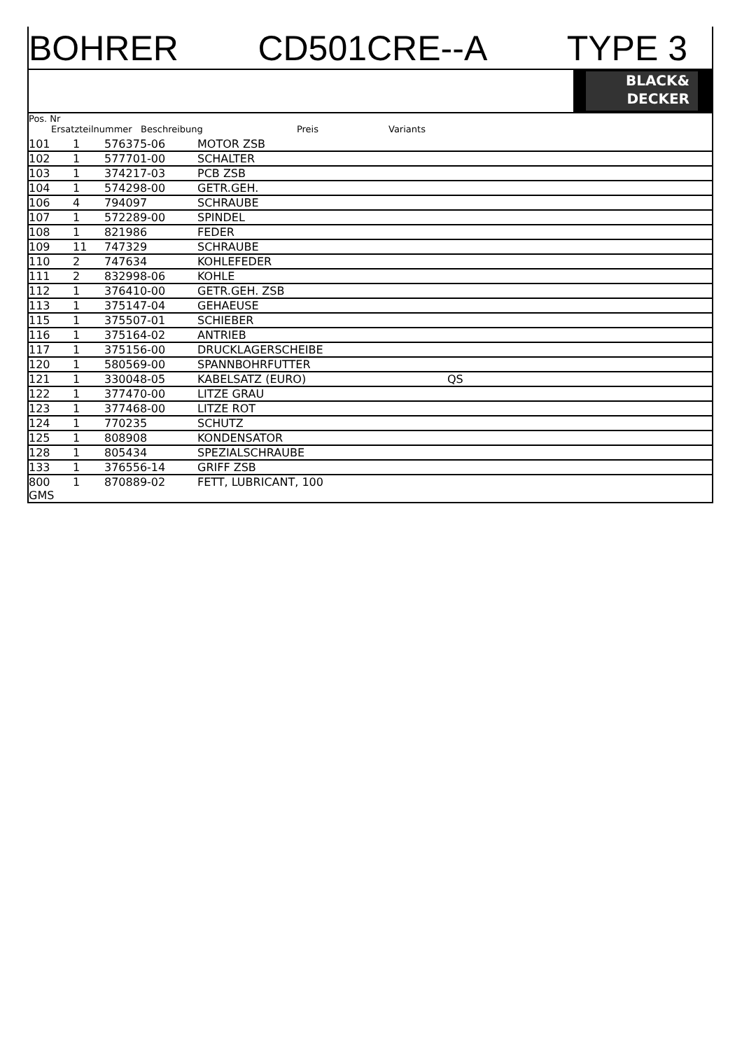BOHRER CD501CRE--A TYPE 3
BLACK&
DECKER
Pos. Nr
Ersatzteilnummer Beschreibung Preis Variants
| 101 | 1 | 576375-06 | MOTOR ZSB | |
| 102 | 1 | 577701-00 | SCHALTER | |
| 103 | 1 | 374217-03 | PCB ZSB | |
| 104 | 1 | 574298-00 | GETR.GEH. | |
| 106 | 4 | 794097 | SCHRAUBE | |
| 107 | 1 | 572289-00 | SPINDEL | |
| 108 | 1 | 821986 | FEDER | |
| 109 | 11 | 747329 | SCHRAUBE | |
| 110 | 2 | 747634 | KOHLEFEDER | |
| 111 | 2 | 832998-06 | KOHLE | |
| 112 | 1 | 376410-00 | GETR.GEH. ZSB | |
| 113 | 1 | 375147-04 | GEHAEUSE | |
| 115 | 1 | 375507-01 | SCHIEBER | |
| 116 | 1 | 375164-02 | ANTRIEB | |
| 117 | 1 | 375156-00 | DRUCKLAGERSCHEIBE | |
| 120 | 1 | 580569-00 | SPANNBOHRFUTTER | |
| 121 | 1 | 330048-05 | KABELSATZ (EURO) | QS |
| 122 | 1 | 377470-00 | LITZE GRAU | |
| 123 | 1 | 377468-00 | LITZE ROT | |
| 124 | 1 | 770235 | SCHUTZ | |
| 125 | 1 | 808908 | KONDENSATOR | |
| 128 | 1 | 805434 | SPEZIALSCHRAUBE | |
| 133 | 1 | 376556-14 | GRIFF ZSB | |
| 800 GMS | 1 | 870889-02 | FETT, LUBRICANT, 100 | |